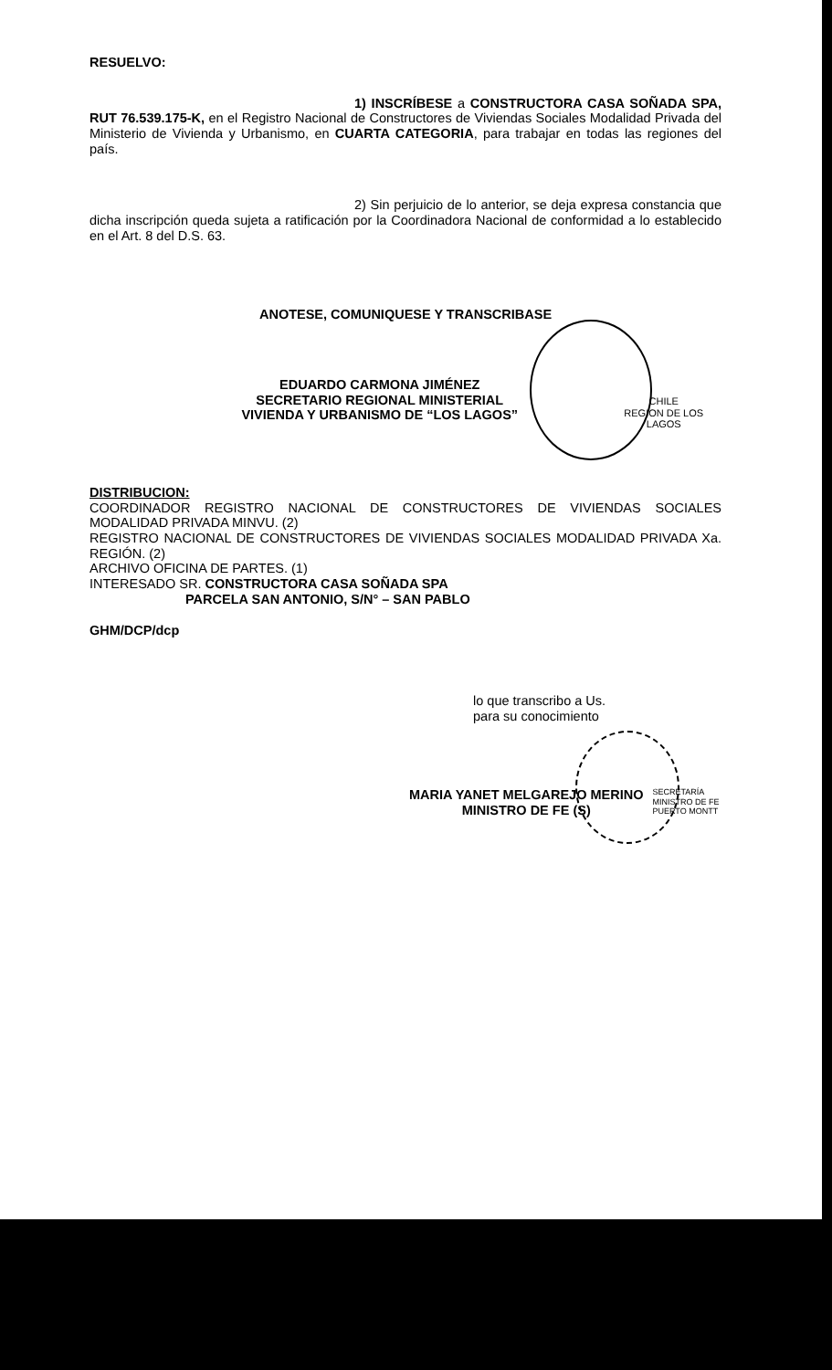RESUELVO:
1) INSCRÍBESE a CONSTRUCTORA CASA SOÑADA SPA, RUT 76.539.175-K, en el Registro Nacional de Constructores de Viviendas Sociales Modalidad Privada del Ministerio de Vivienda y Urbanismo, en CUARTA CATEGORIA, para trabajar en todas las regiones del país.
2) Sin perjuicio de lo anterior, se deja expresa constancia que dicha inscripción queda sujeta a ratificación por la Coordinadora Nacional de conformidad a lo establecido en el Art. 8 del D.S. 63.
ANOTESE, COMUNIQUESE Y TRANSCRIBASE
EDUARDO CARMONA JIMÉNEZ
SECRETARIO REGIONAL MINISTERIAL
VIVIENDA Y URBANISMO DE “LOS LAGOS”
CHILE
REGION DE LOS LAGOS
DISTRIBUCION:
COORDINADOR REGISTRO NACIONAL DE CONSTRUCTORES DE VIVIENDAS SOCIALES MODALIDAD PRIVADA MINVU. (2)
REGISTRO NACIONAL DE CONSTRUCTORES DE VIVIENDAS SOCIALES MODALIDAD PRIVADA Xa. REGIÓN. (2)
ARCHIVO OFICINA DE PARTES. (1)
INTERESADO SR. CONSTRUCTORA CASA SOÑADA SPA
PARCELA SAN ANTONIO, S/N° – SAN PABLO
GHM/DCP/dcp
lo que transcribo a Us.
para su conocimiento
MARIA YANET MELGAREJO MERINO
MINISTRO DE FE (S)
SECRETARÍA
MINISTRO DE FE
PUERTO MONTT